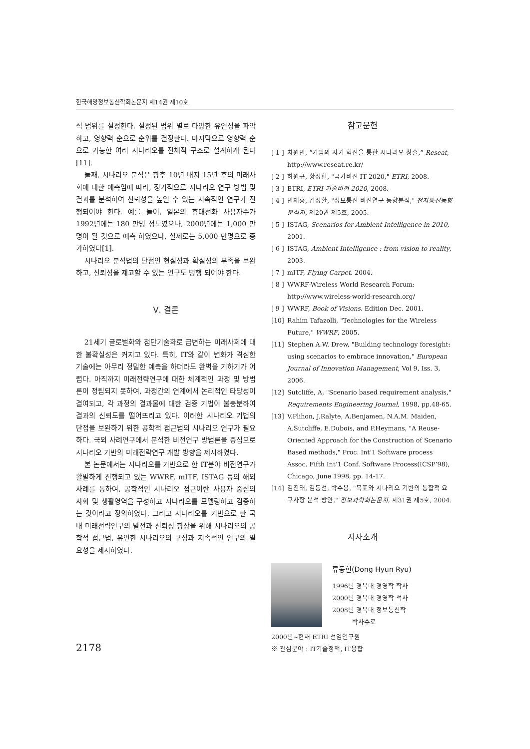한국해양정보통신학회논문지 제14권 제10호
석 범위를 설정한다. 설정된 범위 별로 다양한 유연성을 파악하고, 영향력 순으로 순위를 결정한다. 마지막으로 영향력 순으로 가능한 여러 시나리오를 전체적 구조로 설계하게 된다[11].
둘째, 시나리오 분석은 향후 10년 내지 15년 후의 미래사회에 대한 예측임에 따라, 정기적으로 시나리오 연구 방법 및 결과를 분석하여 신뢰성을 높일 수 있는 지속적인 연구가 진행되어야 한다. 예를 들어, 일본의 휴대전화 사용자수가 1992년에는 180 만명 정도였으나, 2000년에는 1,000 만명이 될 것으로 예측 하였으나, 실제로는 5,000 만명으로 증가하였다[1].
시나리오 분석법의 단점인 현실성과 확실성의 부족을 보완하고, 신뢰성을 제고할 수 있는 연구도 병행 되어야 한다.
Ⅴ. 결론
21세기 글로벌화와 첨단기술화로 급변하는 미래사회에 대한 불확실성은 커지고 있다. 특히, IT와 같이 변화가 격심한 기술에는 아무리 정밀한 예측을 하더라도 완벽을 기하기가 어렵다. 아직까지 미래전략연구에 대한 체계적인 과정 및 방법론이 정립되지 못하여, 과정간의 연계에서 논리적인 타당성이 결여되고, 각 과정의 결과물에 대한 검증 기법이 불충분하여 결과의 신뢰도를 떨어뜨리고 있다. 이러한 시나리오 기법의 단점을 보완하기 위한 공학적 접근법의 시나리오 연구가 필요하다. 국외 사례연구에서 분석한 비전연구 방법론을 중심으로 시나리오 기반의 미래전략연구 개발 방향을 제시하였다.
본 논문에서는 시나리오를 기반으로 한 IT분야 비전연구가 활발하게 진행되고 있는 WWRF, mITF, ISTAG 등의 해외사례를 통하여, 공학적인 시나리오 접근이란 사용자 중심의 사회 및 생활영역을 구성하고 시나리오를 모델링하고 검증하는 것이라고 정의하였다. 그리고 시나리오를 기반으로 한 국내 미래전략연구의 발전과 신뢰성 향상을 위해 시나리오의 공학적 접근법, 유연한 시나리오의 구성과 지속적인 연구의 필요성을 제시하였다.
참고문헌
[ 1 ] 차원민, “기업의 자기 혁신을 통한 시나리오 창출,” Reseat, http://www.reseat.re.kr/
[ 2 ] 하원규, 황성현, "국가비전 IT 2020," ETRI, 2008.
[ 3 ] ETRI, ETRI 기술비전 2020, 2008.
[ 4 ] 민재홍, 김성환, "정보통신 비전연구 동향분석," 전자통신동향분석지, 제20권 제5호, 2005.
[ 5 ] ISTAG, Scenarios for Ambient Intelligence in 2010, 2001.
[ 6 ] ISTAG, Ambient Intelligence : from vision to reality, 2003.
[ 7 ] mITF, Flying Carpet. 2004.
[ 8 ] WWRF-Wireless World Research Forum: http://www.wireless-world-research.org/
[ 9 ] WWRF, Book of Visions. Edition Dec. 2001.
[10] Rahim Tafazolli, "Technologies for the Wireless Future," WWRF, 2005.
[11] Stephen A.W. Drew, "Building technology foresight: using scenarios to embrace innovation," European Journal of Innovation Management, Vol 9, Iss. 3, 2006.
[12] Sutcliffe, A, "Scenario based requirement analysis," Requirements Engineering Journal, 1998, pp.48-65.
[13] V.Plihon, J.Ralyte, A.Benjamen, N.A.M. Maiden, A.Sutcliffe, E.Dubois, and P.Heymans, "A Reuse-Oriented Approach for the Construction of Scenario Based methods," Proc. Int’1 Software process Assoc. Fifth Int’1 Conf. Software Process(ICSP’98), Chicago, June 1998, pp. 14-17.
[14] 김진태, 김동선, 박수용, "목표와 시나리오 기반의 통합적 요구사항 분석 방안," 정보과학회논문지, 제31권 제5호, 2004.
저자소개
류동현(Dong Hyun Ryu)
1996년 경북대 경영학 학사
2000년 경북대 경영학 석사
2008년 경북대 정보통신학
박사수료
2000년~현재 ETRI 선임연구원
※ 관심분야 : IT기술정책, IT융합
2178